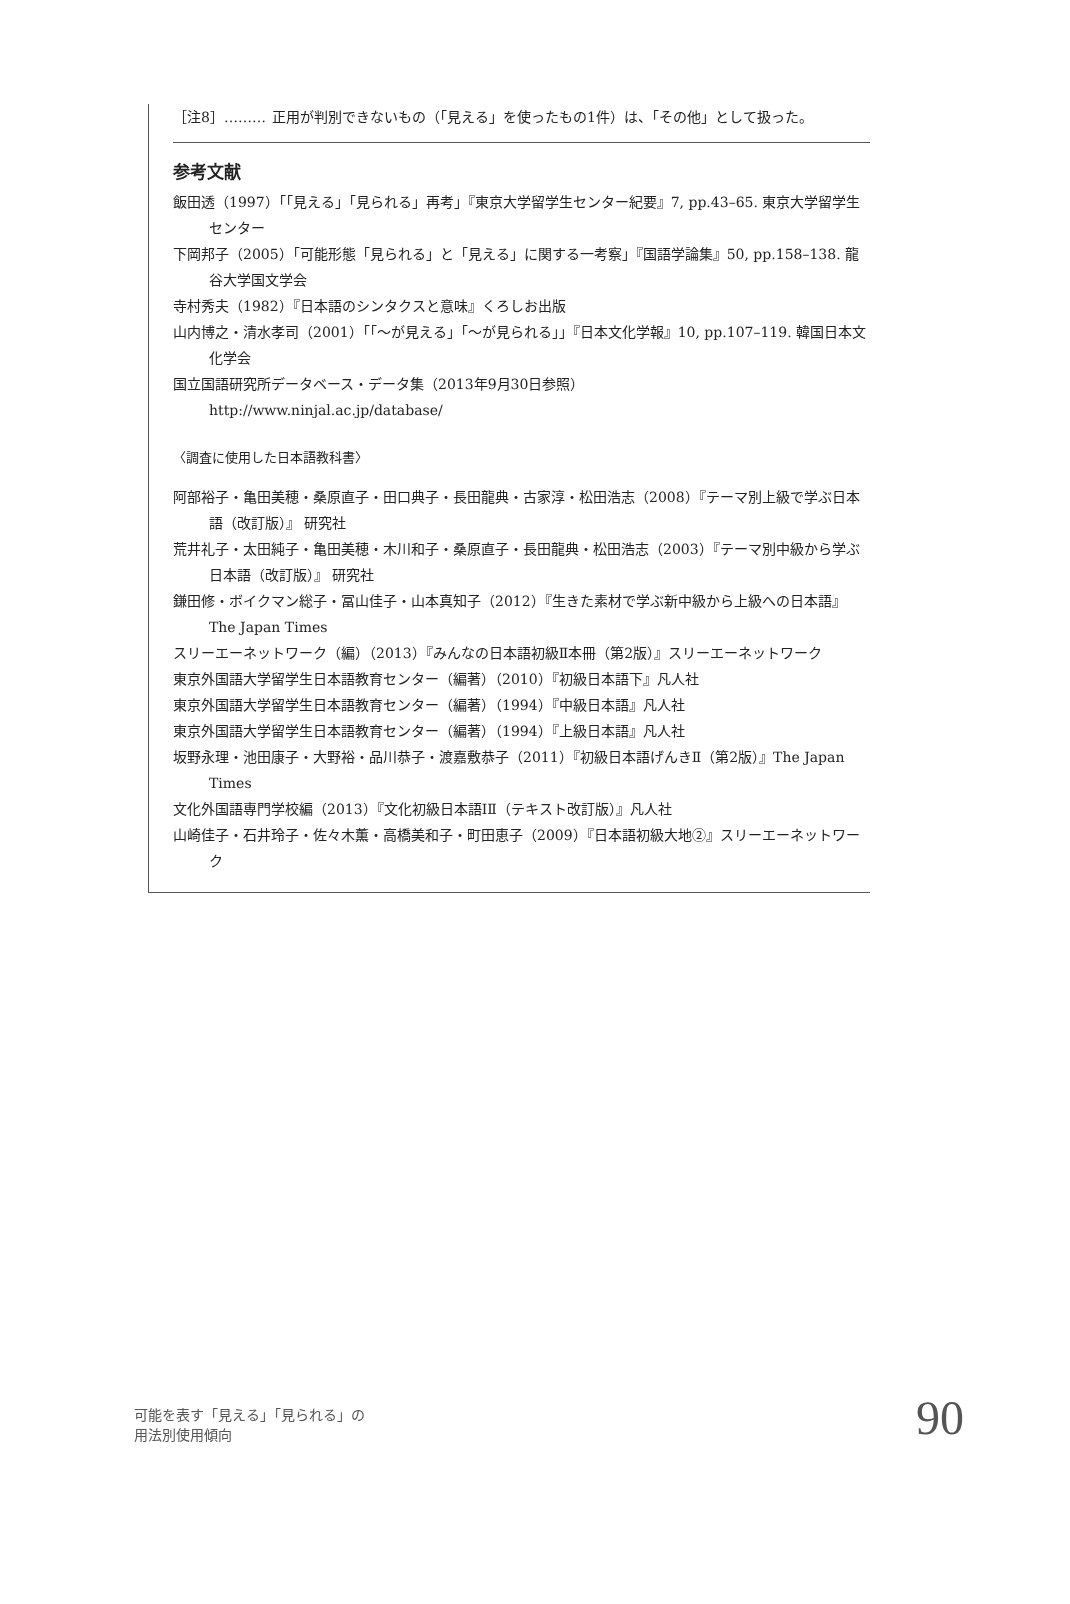［注8］……… 正用が判別できないもの（「見える」を使ったもの1件）は、「その他」として扱った。
参考文献
飯田透（1997）「「見える」「見られる」再考」『東京大学留学生センター紀要』7, pp.43–65. 東京大学留学生センター
下岡邦子（2005）「可能形態「見られる」と「見える」に関する一考察」『国語学論集』50, pp.158–138. 龍谷大学国文学会
寺村秀夫（1982）『日本語のシンタクスと意味』くろしお出版
山内博之・清水孝司（2001）「「〜が見える」「〜が見られる」」『日本文化学報』10, pp.107–119. 韓国日本文化学会
国立国語研究所データベース・データ集（2013年9月30日参照）
http://www.ninjal.ac.jp/database/
〈調査に使用した日本語教科書〉
阿部裕子・亀田美穂・桑原直子・田口典子・長田龍典・古家淳・松田浩志（2008）『テーマ別上級で学ぶ日本語（改訂版）』 研究社
荒井礼子・太田純子・亀田美穂・木川和子・桑原直子・長田龍典・松田浩志（2003）『テーマ別中級から学ぶ日本語（改訂版）』 研究社
鎌田修・ボイクマン総子・冨山佳子・山本真知子（2012）『生きた素材で学ぶ新中級から上級への日本語』The Japan Times
スリーエーネットワーク（編）（2013）『みんなの日本語初級Ⅱ本冊（第2版）』スリーエーネットワーク
東京外国語大学留学生日本語教育センター（編著）（2010）『初級日本語下』凡人社
東京外国語大学留学生日本語教育センター（編著）（1994）『中級日本語』凡人社
東京外国語大学留学生日本語教育センター（編著）（1994）『上級日本語』凡人社
坂野永理・池田康子・大野裕・品川恭子・渡嘉敷恭子（2011）『初級日本語げんきⅡ（第2版）』The Japan Times
文化外国語専門学校編（2013）『文化初級日本語ⅠⅡ（テキスト改訂版）』凡人社
山崎佳子・石井玲子・佐々木薫・高橋美和子・町田恵子（2009）『日本語初級大地②』スリーエーネットワーク
可能を表す「見える」「見られる」の
用法別使用傾向
90